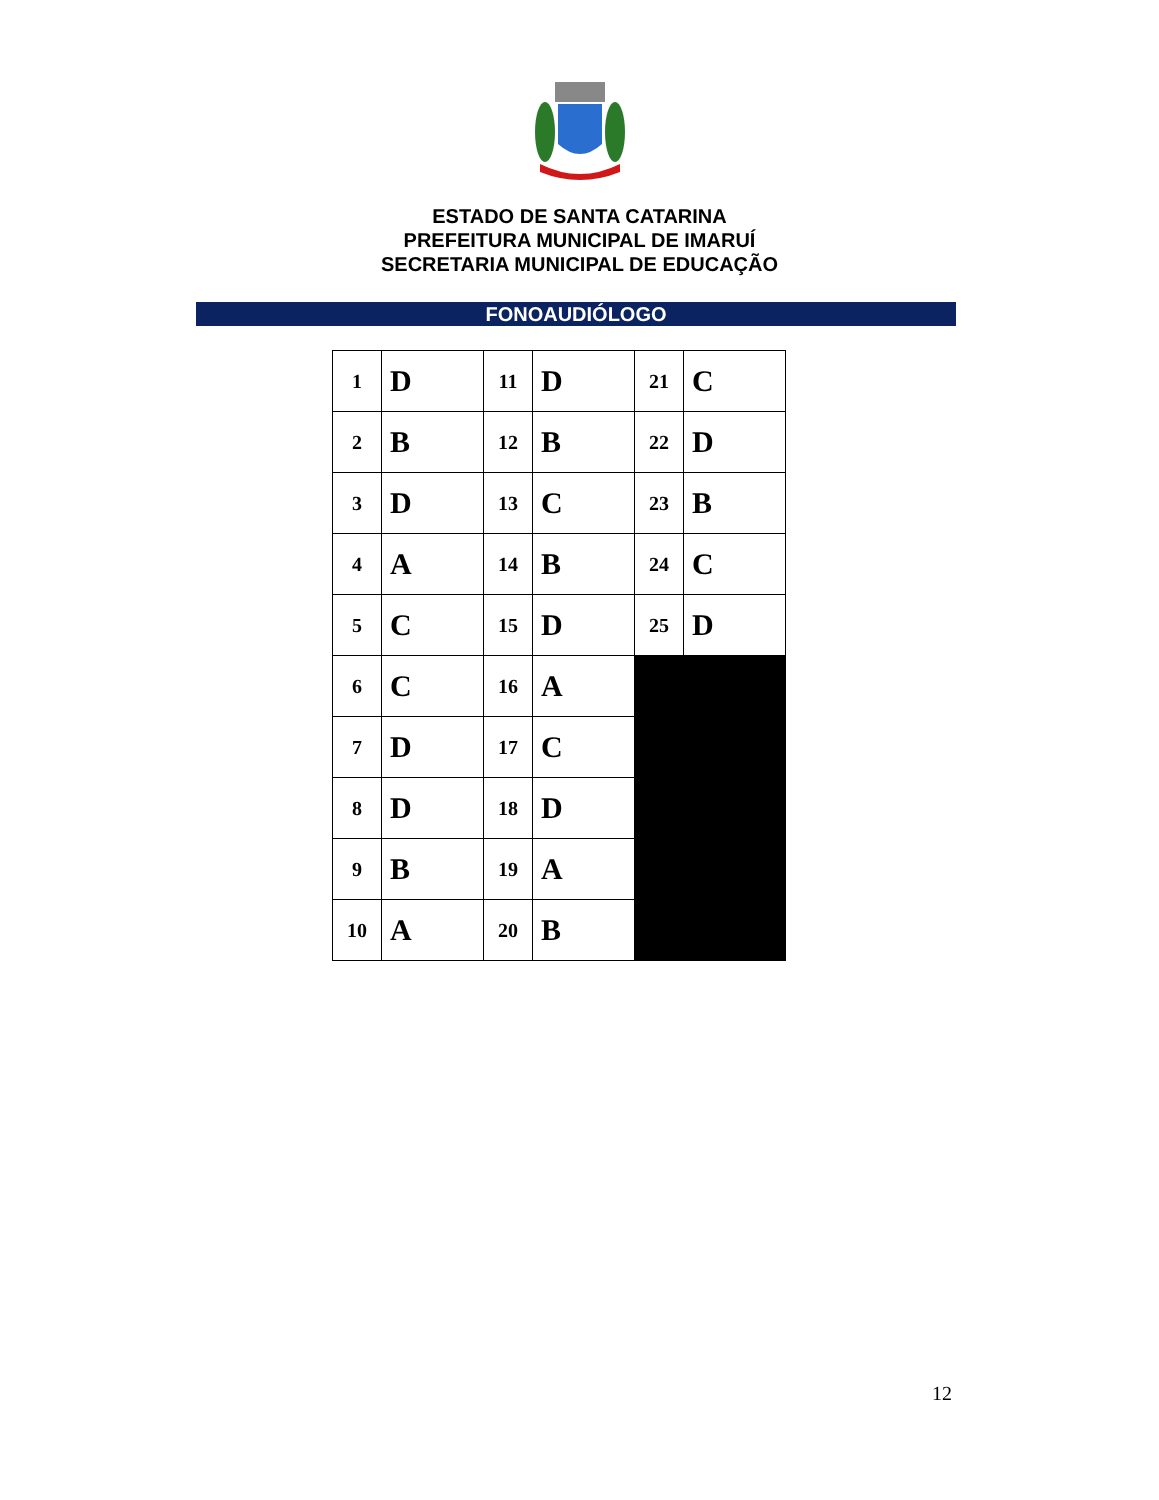ESTADO DE SANTA CATARINA
PREFEITURA MUNICIPAL DE IMARUÍ
SECRETARIA MUNICIPAL DE EDUCAÇÃO
FONOAUDIÓLOGO
| 1 | D | 11 | D | 21 | C |
| 2 | B | 12 | B | 22 | D |
| 3 | D | 13 | C | 23 | B |
| 4 | A | 14 | B | 24 | C |
| 5 | C | 15 | D | 25 | D |
| 6 | C | 16 | A | | |
| 7 | D | 17 | C | | |
| 8 | D | 18 | D | | |
| 9 | B | 19 | A | | |
| 10 | A | 20 | B | | |
12